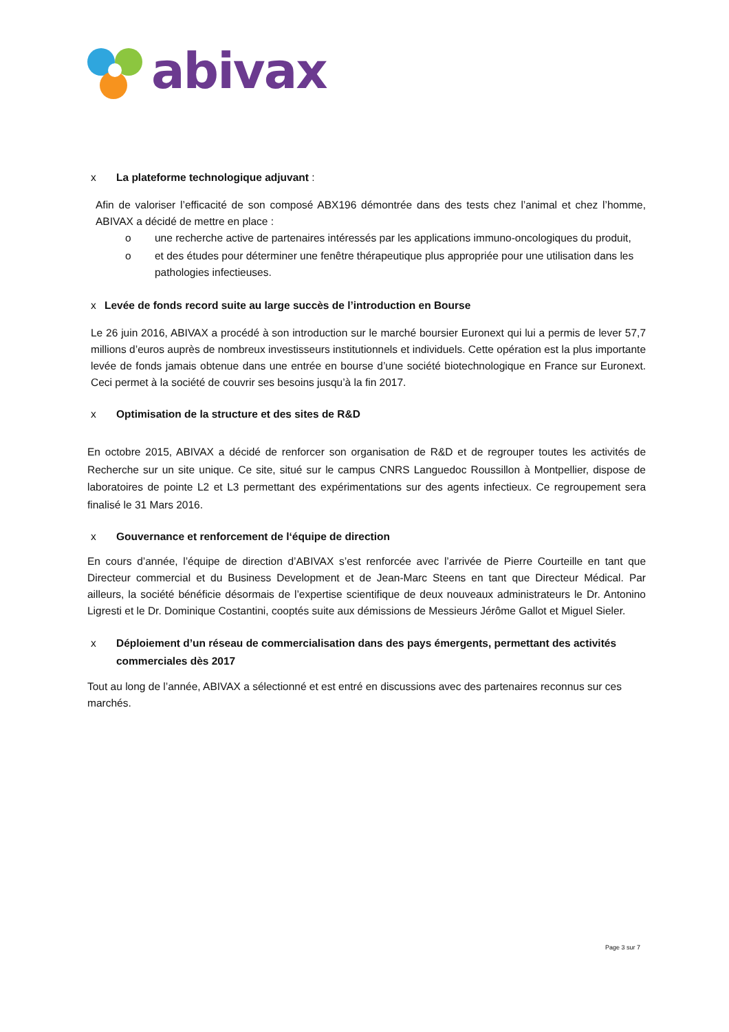abivax
x La plateforme technologique adjuvant :
Afin de valoriser l’efficacité de son composé ABX196 démontrée dans des tests chez l’animal et chez l’homme, ABIVAX a décidé de mettre en place :
o une recherche active de partenaires intéressés par les applications immuno-oncologiques du produit,
o et des études pour déterminer une fenêtre thérapeutique plus appropriée pour une utilisation dans les pathologies infectieuses.
x Levée de fonds record suite au large succès de l’introduction en Bourse
Le 26 juin 2016, ABIVAX a procédé à son introduction sur le marché boursier Euronext qui lui a permis de lever 57,7 millions d’euros auprès de nombreux investisseurs institutionnels et individuels. Cette opération est la plus importante levée de fonds jamais obtenue dans une entrée en bourse d’une société biotechnologique en France sur Euronext. Ceci permet à la société de couvrir ses besoins jusqu’à la fin 2017.
x Optimisation de la structure et des sites de R&D
En octobre 2015, ABIVAX a décidé de renforcer son organisation de R&D et de regrouper toutes les activités de Recherche sur un site unique. Ce site, situé sur le campus CNRS Languedoc Roussillon à Montpellier, dispose de laboratoires de pointe L2 et L3 permettant des expérimentations sur des agents infectieux. Ce regroupement sera finalisé le 31 Mars 2016.
x Gouvernance et renforcement de l‘équipe de direction
En cours d’année, l’équipe de direction d’ABIVAX s’est renforcée avec l’arrivée de Pierre Courteille en tant que Directeur commercial et du Business Development et de Jean-Marc Steens en tant que Directeur Médical. Par ailleurs, la société bénéficie désormais de l’expertise scientifique de deux nouveaux administrateurs le Dr. Antonino Ligresti et le Dr. Dominique Costantini, cooptés suite aux démissions de Messieurs Jérôme Gallot et Miguel Sieler.
x Déploiement d’un réseau de commercialisation dans des pays émergents, permettant des activités commerciales dès 2017
Tout au long de l’année, ABIVAX a sélectionné et est entré en discussions avec des partenaires reconnus sur ces marchés.
Page 3 sur 7